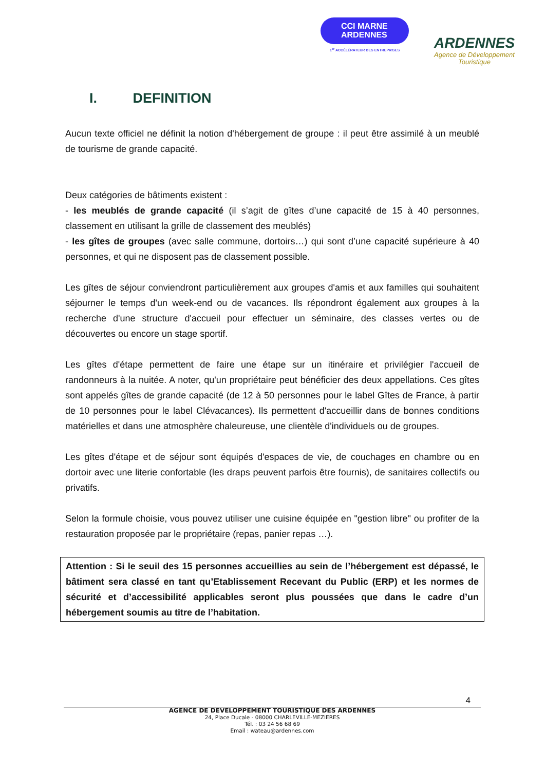CCI MARNE
ARDENNES
1<sup>er</sup> ACCÉLÉRATEUR DES ENTREPRISES
ARDENNES
Agence de Développement
Touristique
I. DEFINITION
Aucun texte officiel ne définit la notion d'hébergement de groupe : il peut être assimilé à un meublé de tourisme de grande capacité.
Deux catégories de bâtiments existent :
- les meublés de grande capacité (il s’agit de gîtes d’une capacité de 15 à 40 personnes, classement en utilisant la grille de classement des meublés)
- les gîtes de groupes (avec salle commune, dortoirs…) qui sont d’une capacité supérieure à 40 personnes, et qui ne disposent pas de classement possible.
Les gîtes de séjour conviendront particulièrement aux groupes d'amis et aux familles qui souhaitent séjourner le temps d'un week-end ou de vacances. Ils répondront également aux groupes à la recherche d'une structure d'accueil pour effectuer un séminaire, des classes vertes ou de découvertes ou encore un stage sportif.
Les gîtes d'étape permettent de faire une étape sur un itinéraire et privilégier l'accueil de randonneurs à la nuitée. A noter, qu'un propriétaire peut bénéficier des deux appellations. Ces gîtes sont appelés gîtes de grande capacité (de 12 à 50 personnes pour le label Gîtes de France, à partir de 10 personnes pour le label Clévacances). Ils permettent d'accueillir dans de bonnes conditions matérielles et dans une atmosphère chaleureuse, une clientèle d'individuels ou de groupes.
Les gîtes d'étape et de séjour sont équipés d'espaces de vie, de couchages en chambre ou en dortoir avec une literie confortable (les draps peuvent parfois être fournis), de sanitaires collectifs ou privatifs.
Selon la formule choisie, vous pouvez utiliser une cuisine équipée en "gestion libre" ou profiter de la restauration proposée par le propriétaire (repas, panier repas …).
Attention : Si le seuil des 15 personnes accueillies au sein de l’hébergement est dépassé, le bâtiment sera classé en tant qu’Etablissement Recevant du Public (ERP) et les normes de sécurité et d’accessibilité applicables seront plus poussées que dans le cadre d’un hébergement soumis au titre de l’habitation.
4
AGENCE DE DEVELOPPEMENT TOURISTIQUE DES ARDENNES
24, Place Ducale - 08000 CHARLEVILLE-MEZIERES
Tél. : 03 24 56 68 69
Email : wateau@ardennes.com